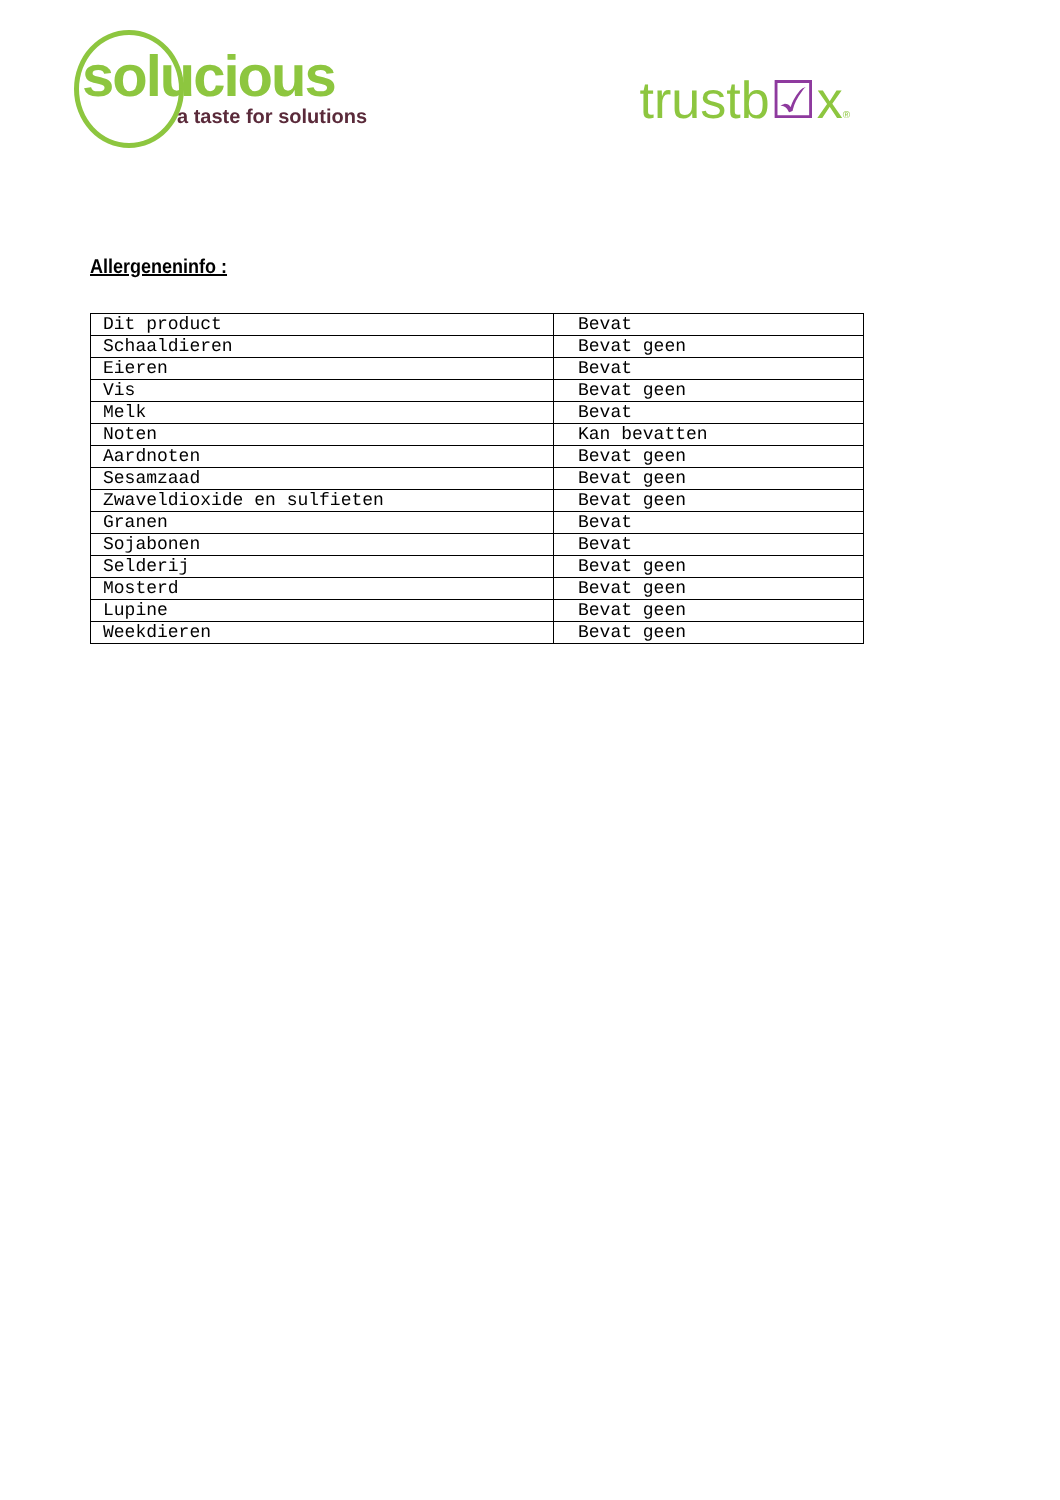solucious
a taste for solutions
trustb☑x®
Allergeneninfo :
| Dit product | Bevat |
| Schaaldieren | Bevat geen |
| Eieren | Bevat |
| Vis | Bevat geen |
| Melk | Bevat |
| Noten | Kan bevatten |
| Aardnoten | Bevat geen |
| Sesamzaad | Bevat geen |
| Zwaveldioxide en sulfieten | Bevat geen |
| Granen | Bevat |
| Sojabonen | Bevat |
| Selderij | Bevat geen |
| Mosterd | Bevat geen |
| Lupine | Bevat geen |
| Weekdieren | Bevat geen |